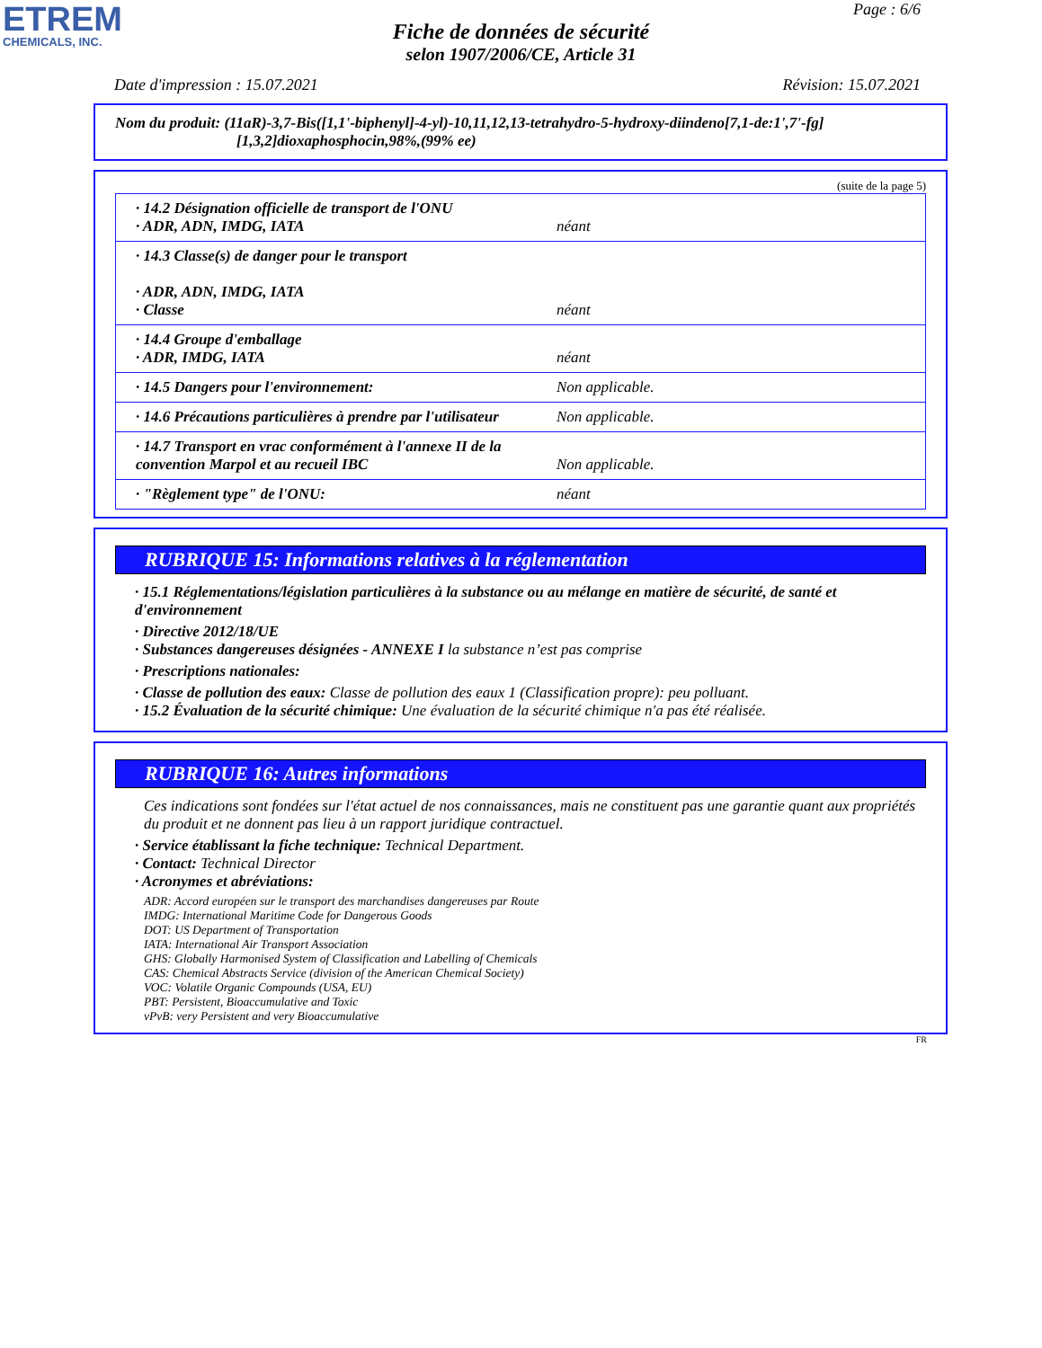ETREM
CHEMICALS, INC.
Page : 6/6
Fiche de données de sécurité
selon 1907/2006/CE, Article 31
Date d'impression : 15.07.2021 Révision: 15.07.2021
Nom du produit: (11aR)-3,7-Bis([1,1'-biphenyl]-4-yl)-10,11,12,13-tetrahydro-5-hydroxy-diindeno[7,1-de:1',7'-fg]
[1,3,2]dioxaphosphocin,98%,(99% ee)
(suite de la page 5)
| · 14.2 Désignation officielle de transport de l'ONU · ADR, ADN, IMDG, IATA | néant |
| · 14.3 Classe(s) de danger pour le transport · ADR, ADN, IMDG, IATA · Classe | néant |
| · 14.4 Groupe d'emballage · ADR, IMDG, IATA | néant |
| · 14.5 Dangers pour l'environnement: | Non applicable. |
| · 14.6 Précautions particulières à prendre par l'utilisateur | Non applicable. |
| · 14.7 Transport en vrac conformément à l'annexe II de la convention Marpol et au recueil IBC | Non applicable. |
| · "Règlement type" de l'ONU: | néant |
RUBRIQUE 15: Informations relatives à la réglementation
· 15.1 Réglementations/législation particulières à la substance ou au mélange en matière de sécurité, de santé et d'environnement
· Directive 2012/18/UE
· Substances dangereuses désignées - ANNEXE I la substance n’est pas comprise
· Prescriptions nationales:
· Classe de pollution des eaux: Classe de pollution des eaux 1 (Classification propre): peu polluant.
· 15.2 Évaluation de la sécurité chimique: Une évaluation de la sécurité chimique n'a pas été réalisée.
RUBRIQUE 16: Autres informations
Ces indications sont fondées sur l'état actuel de nos connaissances, mais ne constituent pas une garantie quant aux propriétés du produit et ne donnent pas lieu à un rapport juridique contractuel.
· Service établissant la fiche technique: Technical Department.
· Contact: Technical Director
· Acronymes et abréviations:
ADR: Accord européen sur le transport des marchandises dangereuses par Route
IMDG: International Maritime Code for Dangerous Goods
DOT: US Department of Transportation
IATA: International Air Transport Association
GHS: Globally Harmonised System of Classification and Labelling of Chemicals
CAS: Chemical Abstracts Service (division of the American Chemical Society)
VOC: Volatile Organic Compounds (USA, EU)
PBT: Persistent, Bioaccumulative and Toxic
vPvB: very Persistent and very Bioaccumulative
FR